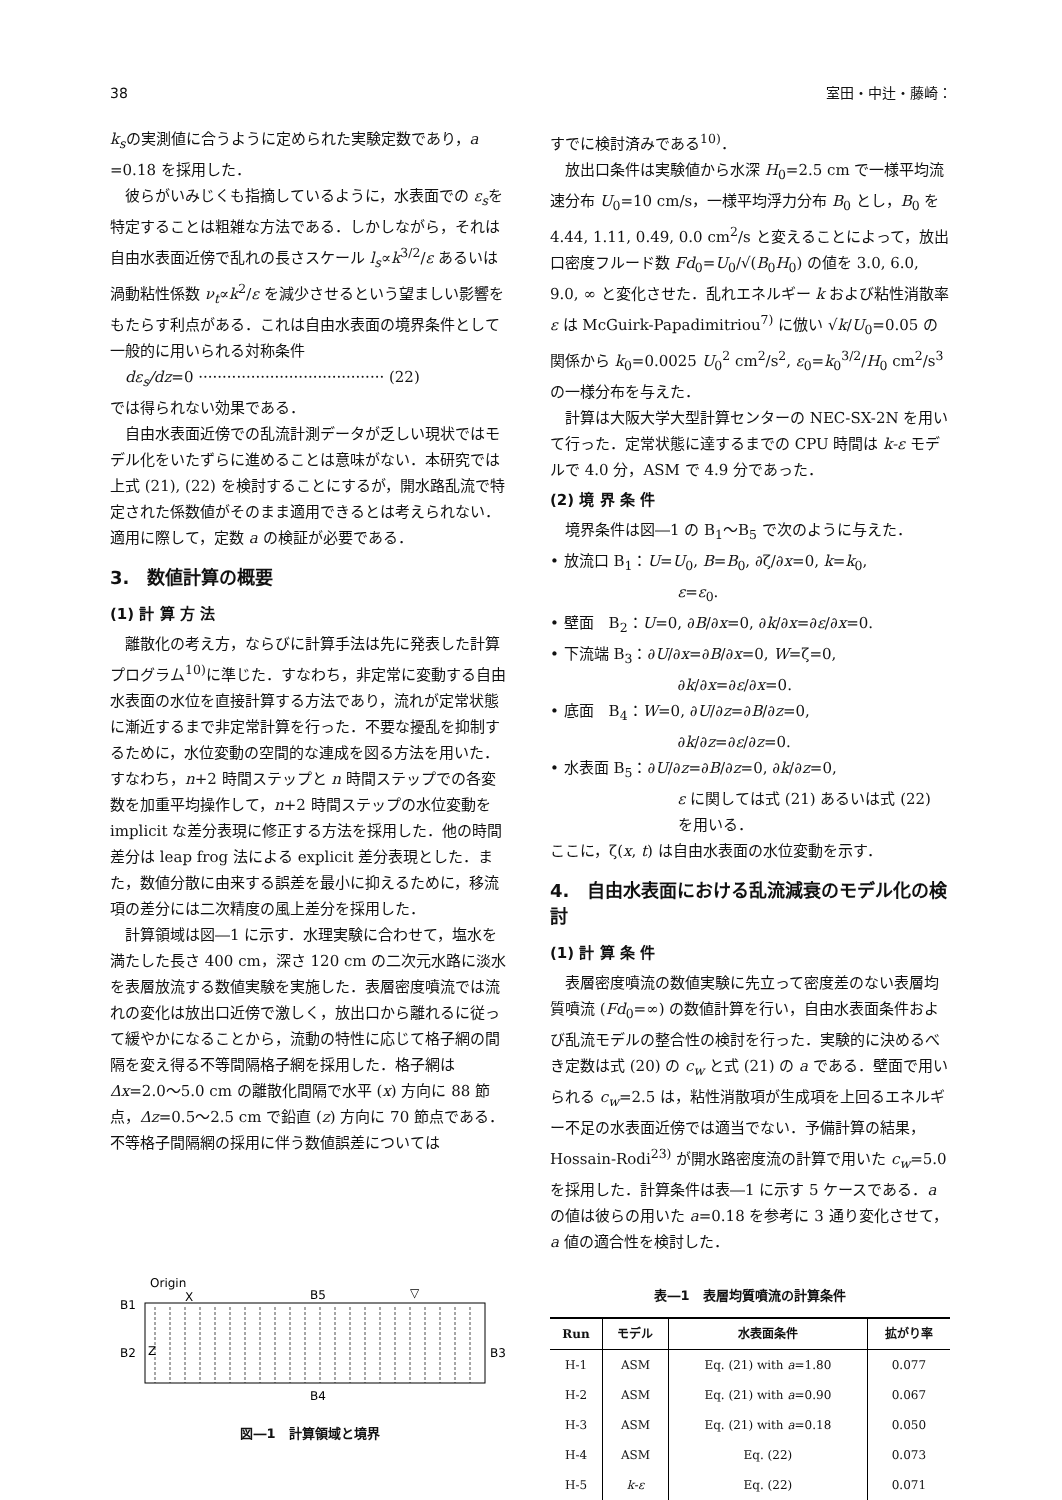38 室田・中辻・藤崎：
k<sub>s</sub>の実測値に合うように定められた実験定数であり，a =0.18 を採用した．
彼らがいみじくも指摘しているように，水表面での ε<sub>s</sub>を特定することは粗雑な方法である．しかしながら，それは自由水表面近傍で乱れの長さスケール l<sub>s</sub>∝k<sup>3/2</sup>/ε あるいは渦動粘性係数 ν<sub>t</sub>∝k<sup>2</sup>/ε を減少させるという望ましい影響をもたらす利点がある．これは自由水表面の境界条件として一般的に用いられる対称条件
dε<sub>s</sub>/dz=0 ······································· (22)
では得られない効果である．
自由水表面近傍での乱流計測データが乏しい現状ではモデル化をいたずらに進めることは意味がない．本研究では上式 (21), (22) を検討することにするが，開水路乱流で特定された係数値がそのまま適用できるとは考えられない．適用に際して，定数 a の検証が必要である．
3.　数値計算の概要
(1) 計 算 方 法
離散化の考え方，ならびに計算手法は先に発表した計算プログラム<sup>10)</sup>に準じた．すなわち，非定常に変動する自由水表面の水位を直接計算する方法であり，流れが定常状態に漸近するまで非定常計算を行った．不要な擾乱を抑制するために，水位変動の空間的な連成を図る方法を用いた．すなわち，n+2 時間ステップと n 時間ステップでの各変数を加重平均操作して，n+2 時間ステップの水位変動を implicit な差分表現に修正する方法を採用した．他の時間差分は leap frog 法による explicit 差分表現とした．また，数値分散に由来する誤差を最小に抑えるために，移流項の差分には二次精度の風上差分を採用した．
計算領域は図―1 に示す．水理実験に合わせて，塩水を満たした長さ 400 cm，深さ 120 cm の二次元水路に淡水を表層放流する数値実験を実施した．表層密度噴流では流れの変化は放出口近傍で激しく，放出口から離れるに従って緩やかになることから，流動の特性に応じて格子網の間隔を変え得る不等間隔格子網を採用した．格子網は Δx=2.0～5.0 cm の離散化間隔で水平 (x) 方向に 88 節点，Δz=0.5～2.5 cm で鉛直 (z) 方向に 70 節点である．不等格子間隔網の採用に伴う数値誤差については
すでに検討済みである<sup>10)</sup>．
放出口条件は実験値から水深 H<sub>0</sub>=2.5 cm で一様平均流速分布 U<sub>0</sub>=10 cm/s，一様平均浮力分布 B<sub>0</sub> とし，B<sub>0</sub> を 4.44, 1.11, 0.49, 0.0 cm<sup>2</sup>/s と変えることによって，放出口密度フルード数 Fd<sub>0</sub>=U<sub>0</sub>/√(B<sub>0</sub>H<sub>0</sub>) の値を 3.0, 6.0, 9.0, ∞ と変化させた．乱れエネルギー k および粘性消散率 ε は McGuirk-Papadimitriou<sup>7)</sup> に倣い √k/U<sub>0</sub>=0.05 の関係から k<sub>0</sub>=0.0025 U<sub>0</sub><sup>2</sup> cm<sup>2</sup>/s<sup>2</sup>, ε<sub>0</sub>=k<sub>0</sub><sup>3/2</sup>/H<sub>0</sub> cm<sup>2</sup>/s<sup>3</sup> の一様分布を与えた．
計算は大阪大学大型計算センターの NEC-SX-2N を用いて行った．定常状態に達するまでの CPU 時間は k-ε モデルで 4.0 分，ASM で 4.9 分であった．
(2) 境 界 条 件
境界条件は図―1 の B<sub>1</sub>～B<sub>5</sub> で次のように与えた．
• 放流口 B<sub>1</sub>：U=U<sub>0</sub>, B=B<sub>0</sub>, ∂ζ/∂x=0, k=k<sub>0</sub>,
ε=ε<sub>0</sub>.
• 壁面　B<sub>2</sub>：U=0, ∂B/∂x=0, ∂k/∂x=∂ε/∂x=0.
• 下流端 B<sub>3</sub>：∂U/∂x=∂B/∂x=0, W=ζ=0,
∂k/∂x=∂ε/∂x=0.
• 底面　B<sub>4</sub>：W=0, ∂U/∂z=∂B/∂z=0,
∂k/∂z=∂ε/∂z=0.
• 水表面 B<sub>5</sub>：∂U/∂z=∂B/∂z=0, ∂k/∂z=0,
ε に関しては式 (21) あるいは式 (22) を用いる．
ここに，ζ(x, t) は自由水表面の水位変動を示す．
4.　自由水表面における乱流減衰のモデル化の検討
(1) 計 算 条 件
表層密度噴流の数値実験に先立って密度差のない表層均質噴流 (Fd<sub>0</sub>=∞) の数値計算を行い，自由水表面条件および乱流モデルの整合性の検討を行った．実験的に決めるべき定数は式 (20) の c<sub>w</sub> と式 (21) の a である．壁面で用いられる c<sub>w</sub>=2.5 は，粘性消散項が生成項を上回るエネルギー不足の水表面近傍では適当でない．予備計算の結果，Hossain-Rodi<sup>23)</sup> が開水路密度流の計算で用いた c<sub>w</sub>=5.0 を採用した．計算条件は表―1 に示す 5 ケースである．a の値は彼らの用いた a=0.18 を参考に 3 通り変化させて，a 値の適合性を検討した．
Origin
X
B5
▽
B1
B2
Z
B3
B4
図―1　計算領域と境界
表―1　表層均質噴流の計算条件
| Run | モデル | 水表面条件 | 拡がり率 |
| --- | --- | --- | --- |
| H-1 | ASM | Eq. (21) with a =1.80 | 0.077 |
| H-2 | ASM | Eq. (21) with a =0.90 | 0.067 |
| H-3 | ASM | Eq. (21) with a =0.18 | 0.050 |
| H-4 | ASM | Eq. (22) | 0.073 |
| H-5 | k-ε | Eq. (22) | 0.071 |